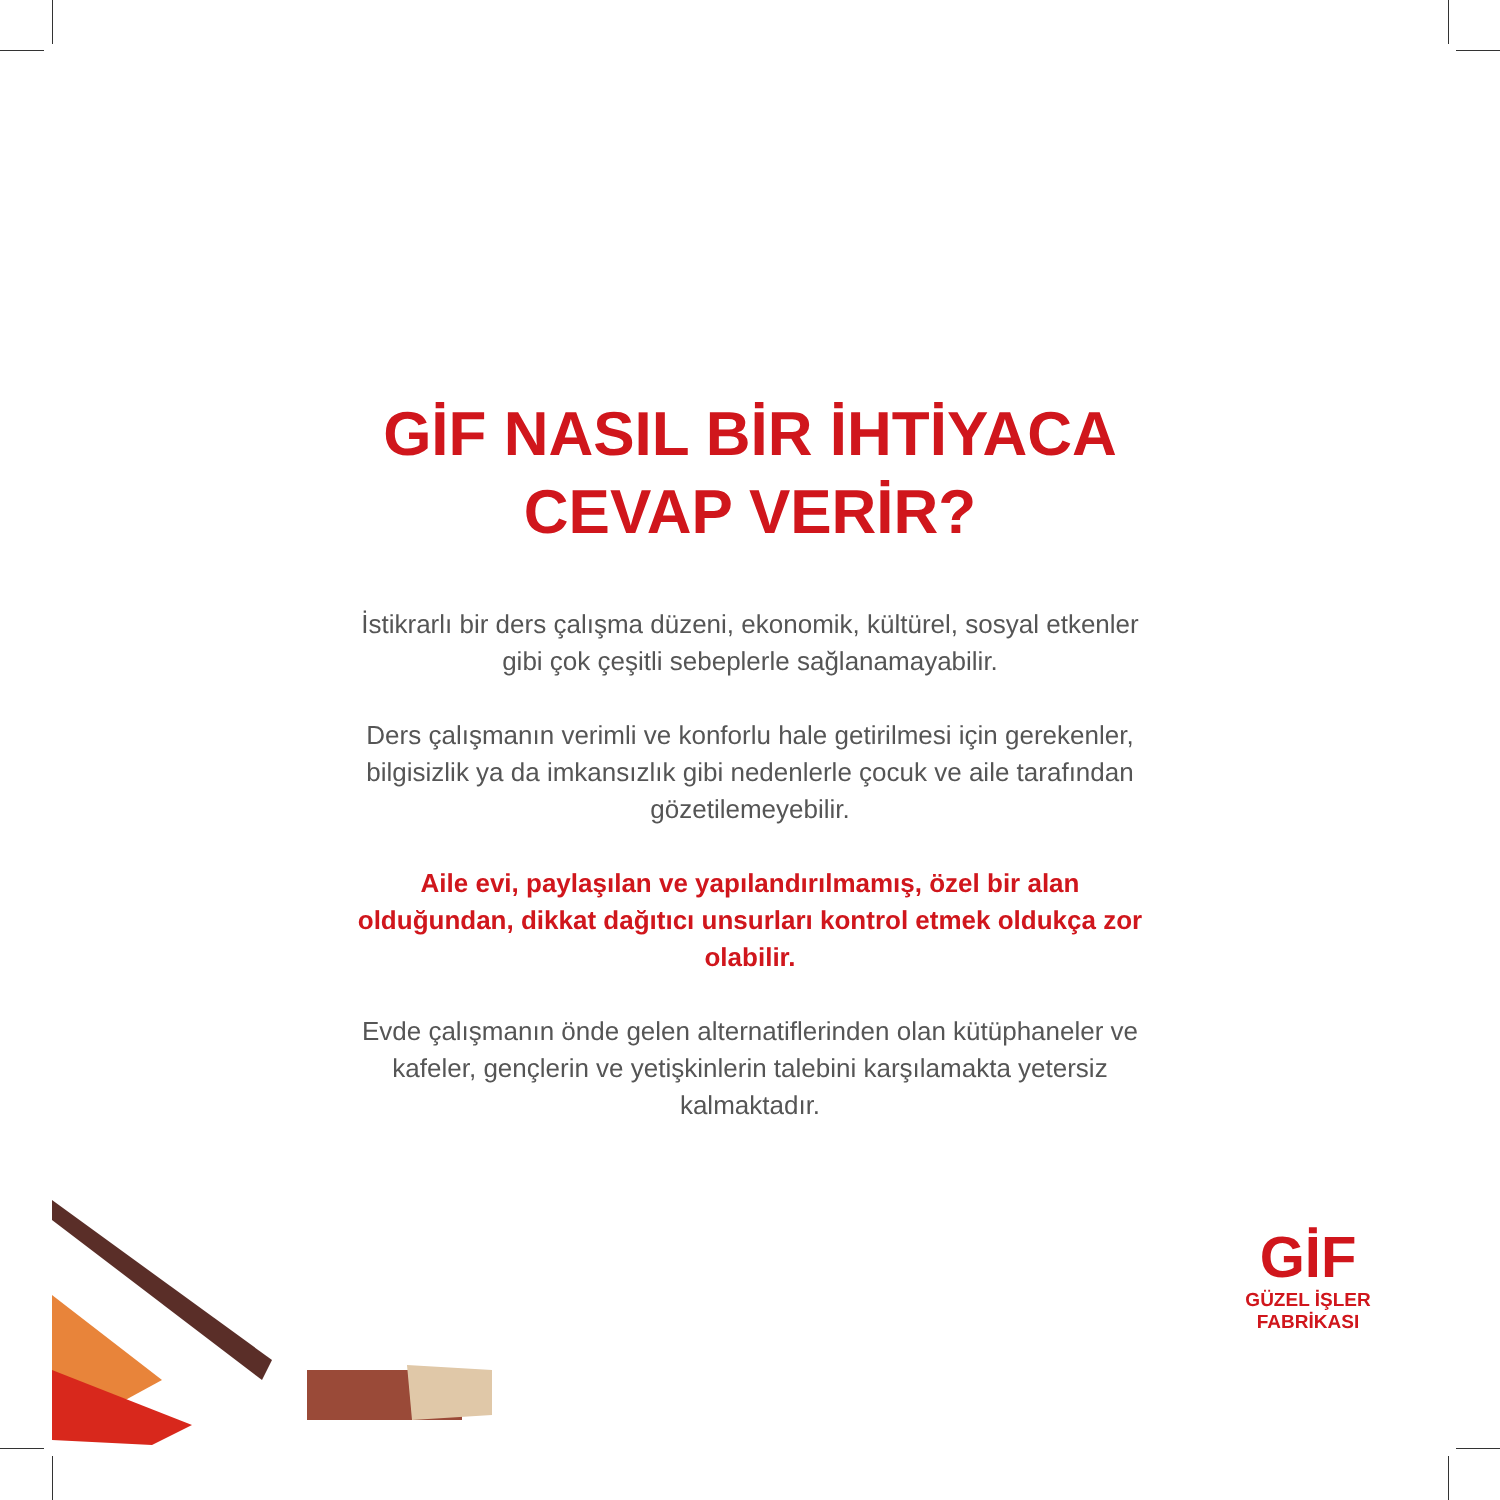GİF NASIL BİR İHTİYACA CEVAP VERİR?
İstikrarlı bir ders çalışma düzeni, ekonomik, kültürel, sosyal etkenler gibi çok çeşitli sebeplerle sağlanamayabilir.
Ders çalışmanın verimli ve konforlu hale getirilmesi için gerekenler, bilgisizlik ya da imkansızlık gibi nedenlerle çocuk ve aile tarafından gözetilemeyebilir.
Aile evi, paylaşılan ve yapılandırılmamış, özel bir alan olduğundan, dikkat dağıtıcı unsurları kontrol etmek oldukça zor olabilir.
Evde çalışmanın önde gelen alternatiflerinden olan kütüphaneler ve kafeler, gençlerin ve yetişkinlerin talebini karşılamakta yetersiz kalmaktadır.
GİF
GÜZEL İŞLER
FABRİKASI